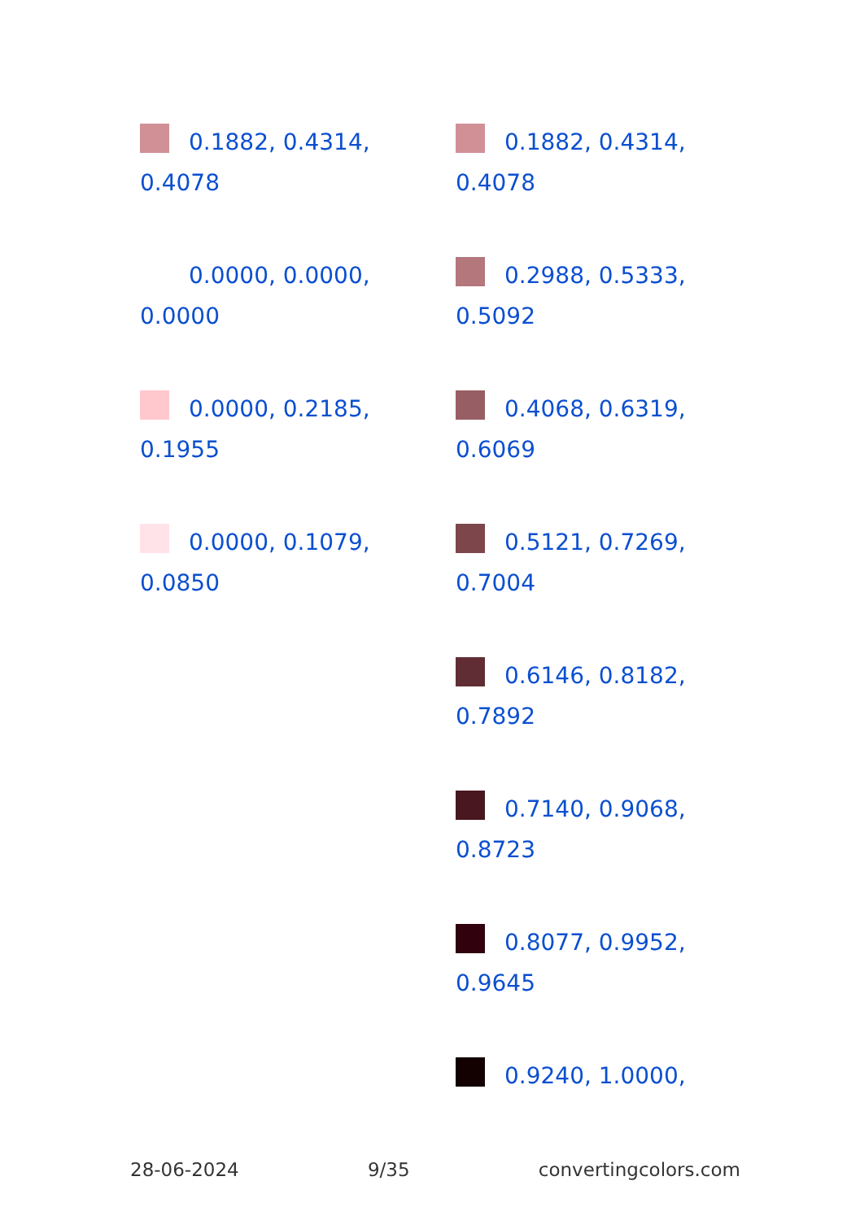0.1882, 0.4314, 0.4078
0.0000, 0.0000, 0.0000
0.0000, 0.2185, 0.1955
0.0000, 0.1079, 0.0850
0.1882, 0.4314, 0.4078
0.2988, 0.5333, 0.5092
0.4068, 0.6319, 0.6069
0.5121, 0.7269, 0.7004
0.6146, 0.8182, 0.7892
0.7140, 0.9068, 0.8723
0.8077, 0.9952, 0.9645
0.9240, 1.0000,
28-06-2024 9/35 convertingcolors.com